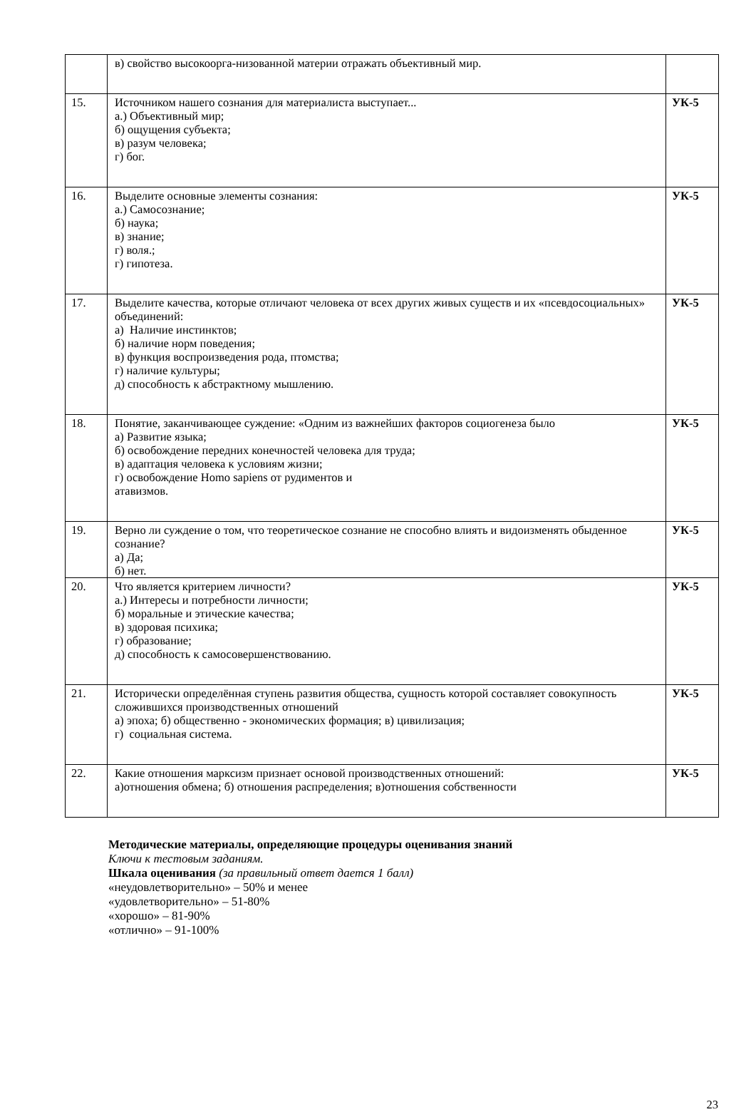| | в) свойство высокоорга-низованной материи отражать объективный мир. | |
| 15. | Источником нашего сознания для материалиста выступает... а.) Объективный мир; б) ощущения субъекта; в) разум человека; г) бог. | УК-5 |
| 16. | Выделите основные элементы сознания: а.) Самосознание; б) наука; в) знание; г) воля.; г) гипотеза. | УК-5 |
| 17. | Выделите качества, которые отличают человека от всех других живых существ и их «псевдосоциальных» объединений: а) Наличие инстинктов; б) наличие норм поведения; в) функция воспроизведения рода, птомства; г) наличие культуры; д) способность к абстрактному мышлению. | УК-5 |
| 18. | Понятие, заканчивающее суждение: «Одним из важнейших факторов социогенеза было а) Развитие языка; б) освобождение передних конечностей человека для труда; в) адаптация человека к условиям жизни; г) освобождение Homo sapiens от рудиментов и атавизмов. | УК-5 |
| 19. | Верно ли суждение о том, что теоретическое сознание не способно влиять и видоизменять обыденное сознание? а) Да; б) нет. | УК-5 |
| 20. | Что является критерием личности? а.) Интересы и потребности личности; б) моральные и этические качества; в) здоровая психика; г) образование; д) способность к самосовершенствованию. | УК-5 |
| 21. | Исторически определённая ступень развития общества, сущность которой составляет совокупность сложившихся производственных отношений а) эпоха; б) общественно - экономических формация; в) цивилизация; г) социальная система. | УК-5 |
| 22. | Какие отношения марксизм признает основой производственных отношений: а)отношения обмена; б) отношения распределения; в)отношения собственности | УК-5 |
Методические материалы, определяющие процедуры оценивания знаний
Ключи к тестовым заданиям.
Шкала оценивания (за правильный ответ дается 1 балл)
«неудовлетворительно» – 50% и менее
«удовлетворительно» – 51-80%
«хорошо» – 81-90%
«отлично» – 91-100%
23